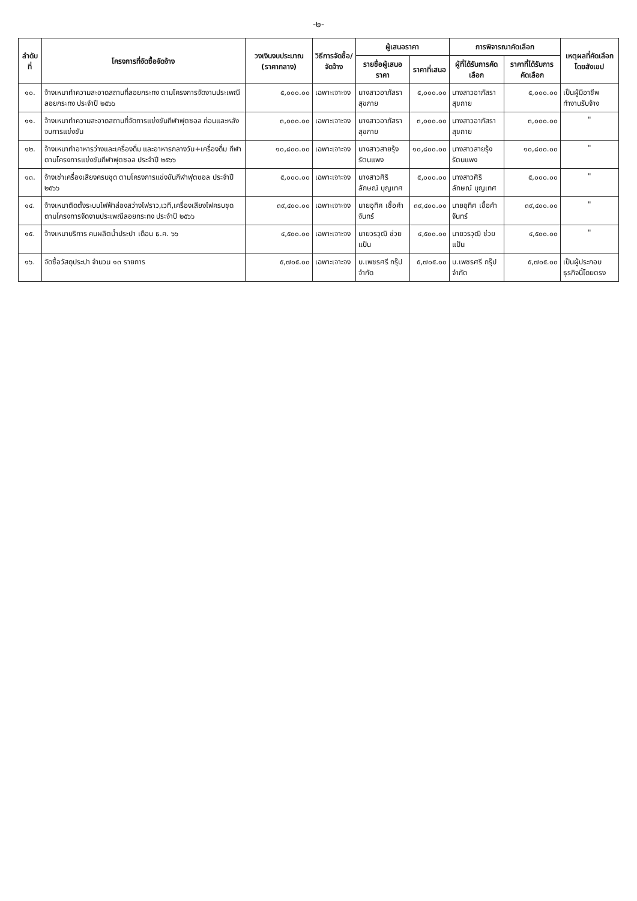-๒-
| ลำดับที่ | โครงการที่จัดซื้อจัดจ้าง | วงเงินงบประมาณ (ราคากลาง) | วิธีการจัดซื้อ/จัดจ้าง | ผู้เสนอราคา | | การพิจารณาคัดเลือก | | เหตุผลที่คัดเลือกโดยสังเขป |
| --- | --- | --- | --- | --- | --- | --- | --- | --- |
| | | | | รายชื่อผู้เสนอราคา | ราคาที่เสนอ | ผู้ที่ได้รับการคัดเลือก | ราคาที่ได้รับการคัดเลือก | |
| ๑๐. | จ้างเหมาทำความสะอาดสถานที่ลอยกระทง ตามโครงการจัดงานประเพณีลอยกระทง ประจำปี ๒๕๖๖ | ๕,๐๐๐.๐๐ | เฉพาะเจาะจง | นางสาวอาภัสรา สุขกาย | ๕,๐๐๐.๐๐ | นางสาวอาภัสรา สุขกาย | ๕,๐๐๐.๐๐ | เป็นผู้มีอาชีพทำงานรับจ้าง |
| ๑๑. | จ้างเหมาทำความสะอาดสถานที่จัดการแข่งขันกีฬาฟุตซอล ก่อนและหลังจบการแข่งขัน | ๓,๐๐๐.๐๐ | เฉพาะเจาะจง | นางสาวอาภัสรา สุขกาย | ๓,๐๐๐.๐๐ | นางสาวอาภัสรา สุขกาย | ๓,๐๐๐.๐๐ | " |
| ๑๒. | จ้างเหมาทำอาหารว่างและเครื่องดื่ม และอาหารกลางวัน+เครื่องดื่ม กีฬา ตามโครงการแข่งขันกีฬาฟุตซอล ประจำปี ๒๕๖๖ | ๑๐,๘๐๐.๐๐ | เฉพาะเจาะจง | นางสาวสายรุ้ง รัตนแพง | ๑๐,๘๐๐.๐๐ | นางสาวสายรุ้ง รัตนแพง | ๑๐,๘๐๐.๐๐ | " |
| ๑๓. | จ้างเช่าเครื่องเสียงครบชุด ตามโครงการแข่งขันกีฬาฟุตซอล ประจำปี ๒๕๖๖ | ๕,๐๐๐.๐๐ | เฉพาะเจาะจง | นางสาวศิริลักษณ์ บุญเทศ | ๕,๐๐๐.๐๐ | นางสาวศิริลักษณ์ บุญเทศ | ๕,๐๐๐.๐๐ | " |
| ๑๔. | จ้างเหมาติดตั้งระบบไฟฟ้าส่องสว่างไฟราว,เวที,เครื่องเสียงไฟครบชุด ตามโครงการจัดงานประเพณีลอยกระทง ประจำปี ๒๕๖๖ | ๓๙,๔๐๐.๐๐ | เฉพาะเจาะจง | นายอุทิศ เชื้อคำจันทร์ | ๓๙,๔๐๐.๐๐ | นายอุทิศ เชื้อคำจันทร์ | ๓๙,๔๐๐.๐๐ | " |
| ๑๕. | จ้างเหมาบริการ คนผลิตน้ำประปา เดือน ธ.ค. ๖๖ | ๔,๕๐๐.๐๐ | เฉพาะเจาะจง | นายวรวุฒิ ช่วยแป้น | ๔,๕๐๐.๐๐ | นายวรวุฒิ ช่วยแป้น | ๔,๕๐๐.๐๐ | " |
| ๑๖. | จัดซื้อวัสดุประปา จำนวน ๑๓ รายการ | ๕,๗๐๕.๐๐ | เฉพาะเจาะจง | บ.เพชรศรี กรุ๊ป จำกัด | ๕,๗๐๕.๐๐ | บ.เพชรศรี กรุ๊ป จำกัด | ๕,๗๐๕.๐๐ | เป็นผู้ประกอบธุรกิจนี้โดยตรง |